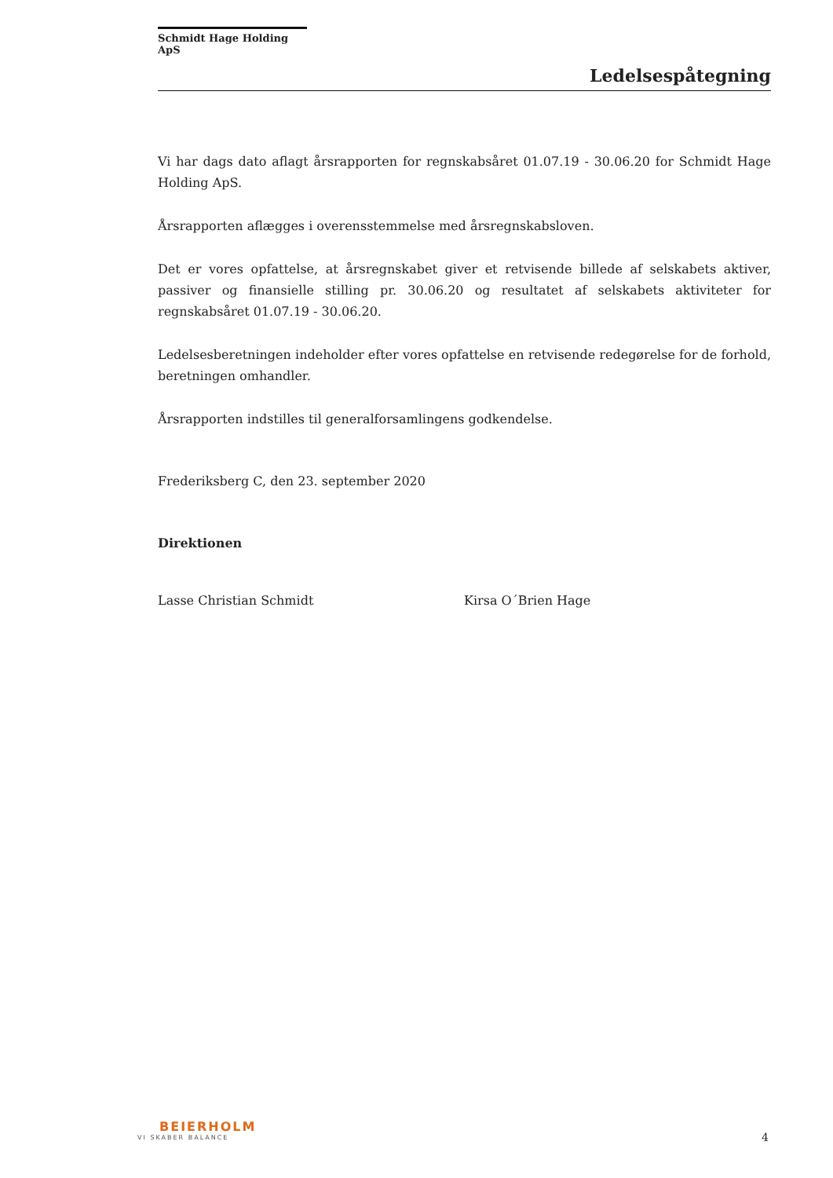Schmidt Hage Holding ApS
Ledelsespåtegning
Vi har dags dato aflagt årsrapporten for regnskabsåret 01.07.19 - 30.06.20 for Schmidt Hage Holding ApS.
Årsrapporten aflægges i overensstemmelse med årsregnskabsloven.
Det er vores opfattelse, at årsregnskabet giver et retvisende billede af selskabets aktiver, passiver og finansielle stilling pr. 30.06.20 og resultatet af selskabets aktiviteter for regnskabsåret 01.07.19 - 30.06.20.
Ledelsesberetningen indeholder efter vores opfattelse en retvisende redegørelse for de forhold, beretningen omhandler.
Årsrapporten indstilles til generalforsamlingens godkendelse.
Frederiksberg C, den 23. september 2020
Direktionen
Lasse Christian Schmidt Kirsa O´Brien Hage
BEIERHOLM
VI SKABER BALANCE
4